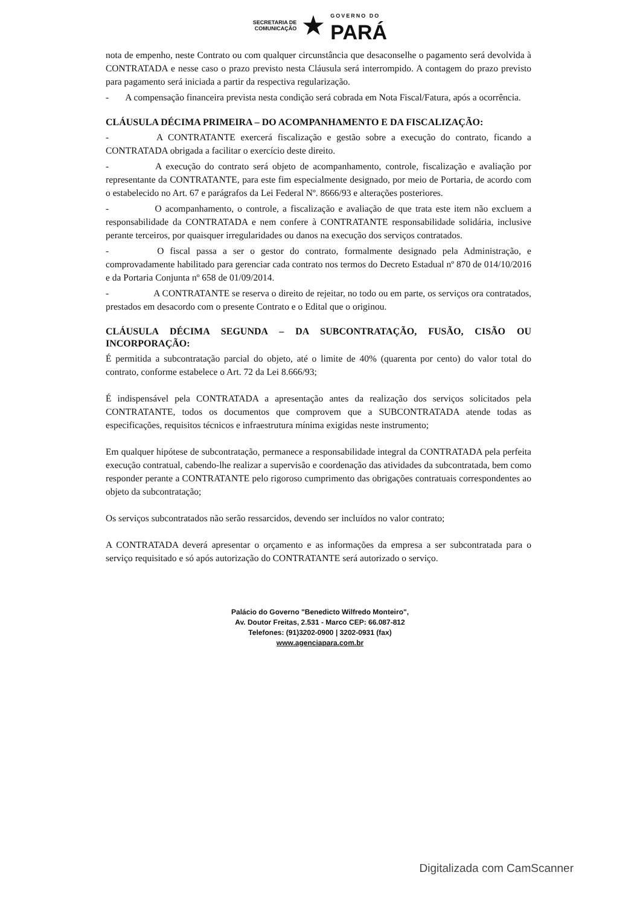SECRETARIA DE
COMUNICAÇÃO
★
GOVERNO DO
PARÁ
nota de empenho, neste Contrato ou com qualquer circunstância que desaconselhe o pagamento será devolvida à CONTRATADA e nesse caso o prazo previsto nesta Cláusula será interrompido. A contagem do prazo previsto para pagamento será iniciada a partir da respectiva regularização.
- A compensação financeira prevista nesta condição será cobrada em Nota Fiscal/Fatura, após a ocorrência.
CLÁUSULA DÉCIMA PRIMEIRA – DO ACOMPANHAMENTO E DA FISCALIZAÇÃO:
- A CONTRATANTE exercerá fiscalização e gestão sobre a execução do contrato, ficando a CONTRATADA obrigada a facilitar o exercício deste direito.
- A execução do contrato será objeto de acompanhamento, controle, fiscalização e avaliação por representante da CONTRATANTE, para este fim especialmente designado, por meio de Portaria, de acordo com o estabelecido no Art. 67 e parágrafos da Lei Federal Nº. 8666/93 e alterações posteriores.
- O acompanhamento, o controle, a fiscalização e avaliação de que trata este item não excluem a responsabilidade da CONTRATADA e nem confere à CONTRATANTE responsabilidade solidária, inclusive perante terceiros, por quaisquer irregularidades ou danos na execução dos serviços contratados.
- O fiscal passa a ser o gestor do contrato, formalmente designado pela Administração, e comprovadamente habilitado para gerenciar cada contrato nos termos do Decreto Estadual nº 870 de 014/10/2016 e da Portaria Conjunta nº 658 de 01/09/2014.
- A CONTRATANTE se reserva o direito de rejeitar, no todo ou em parte, os serviços ora contratados, prestados em desacordo com o presente Contrato e o Edital que o originou.
CLÁUSULA DÉCIMA SEGUNDA – DA SUBCONTRATAÇÃO, FUSÃO, CISÃO OU INCORPORAÇÃO:
É permitida a subcontratação parcial do objeto, até o limite de 40% (quarenta por cento) do valor total do contrato, conforme estabelece o Art. 72 da Lei 8.666/93;
É indispensável pela CONTRATADA a apresentação antes da realização dos serviços solicitados pela CONTRATANTE, todos os documentos que comprovem que a SUBCONTRATADA atende todas as especificações, requisitos técnicos e infraestrutura mínima exigidas neste instrumento;
Em qualquer hipótese de subcontratação, permanece a responsabilidade integral da CONTRATADA pela perfeita execução contratual, cabendo-lhe realizar a supervisão e coordenação das atividades da subcontratada, bem como responder perante a CONTRATANTE pelo rigoroso cumprimento das obrigações contratuais correspondentes ao objeto da subcontratação;
Os serviços subcontratados não serão ressarcidos, devendo ser incluídos no valor contrato;
A CONTRATADA deverá apresentar o orçamento e as informações da empresa a ser subcontratada para o serviço requisitado e só após autorização do CONTRATANTE será autorizado o serviço.
Palácio do Governo "Benedicto Wilfredo Monteiro",
Av. Doutor Freitas, 2.531 - Marco CEP: 66.087-812
Telefones: (91)3202-0900 | 3202-0931 (fax)
www.agenciapara.com.br
Digitalizada com CamScanner